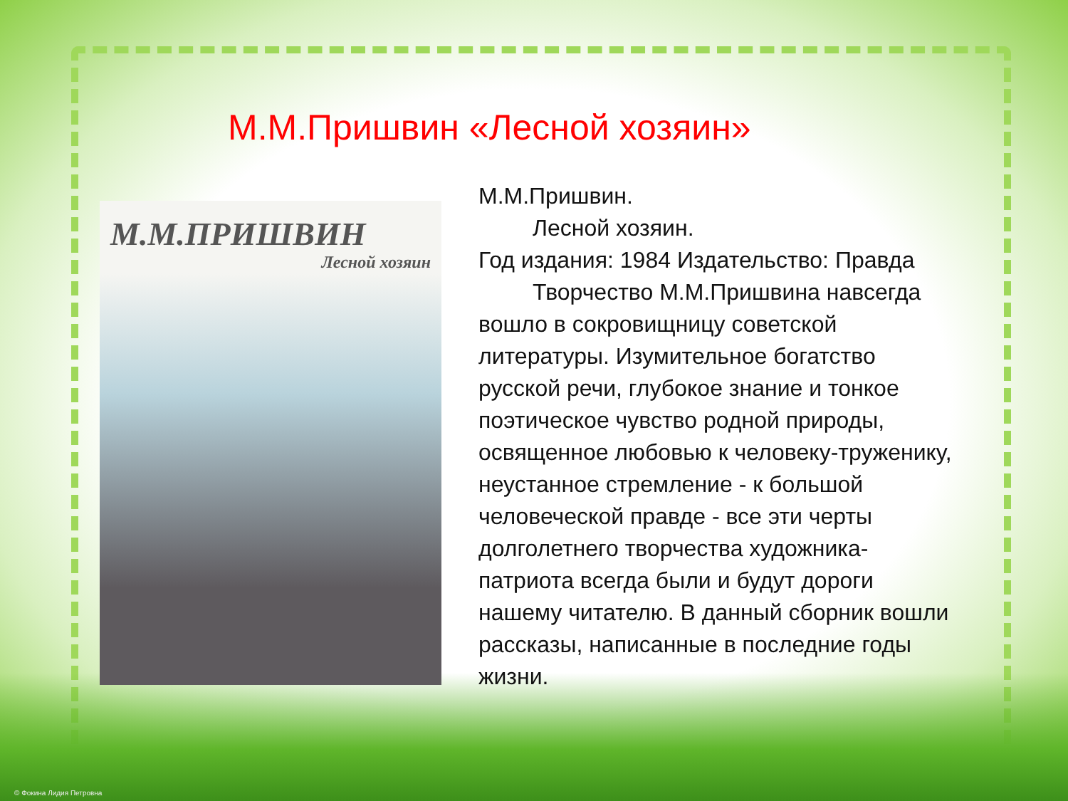М.М.Пришвин «Лесной хозяин»
М.М.ПРИШВИН
Лесной хозяин
М.М.Пришвин.
Лесной хозяин.
Год издания: 1984 Издательство: Правда
Творчество М.М.Пришвина навсегда вошло в сокровищницу советской литературы. Изумительное богатство русской речи, глубокое знание и тонкое поэтическое чувство родной природы, освященное любовью к человеку-труженику, неустанное стремление - к большой человеческой правде - все эти черты долголетнего творчества художника-патриота всегда были и будут дороги нашему читателю. В данный сборник вошли рассказы, написанные в последние годы жизни.
© Фокина Лидия Петровна